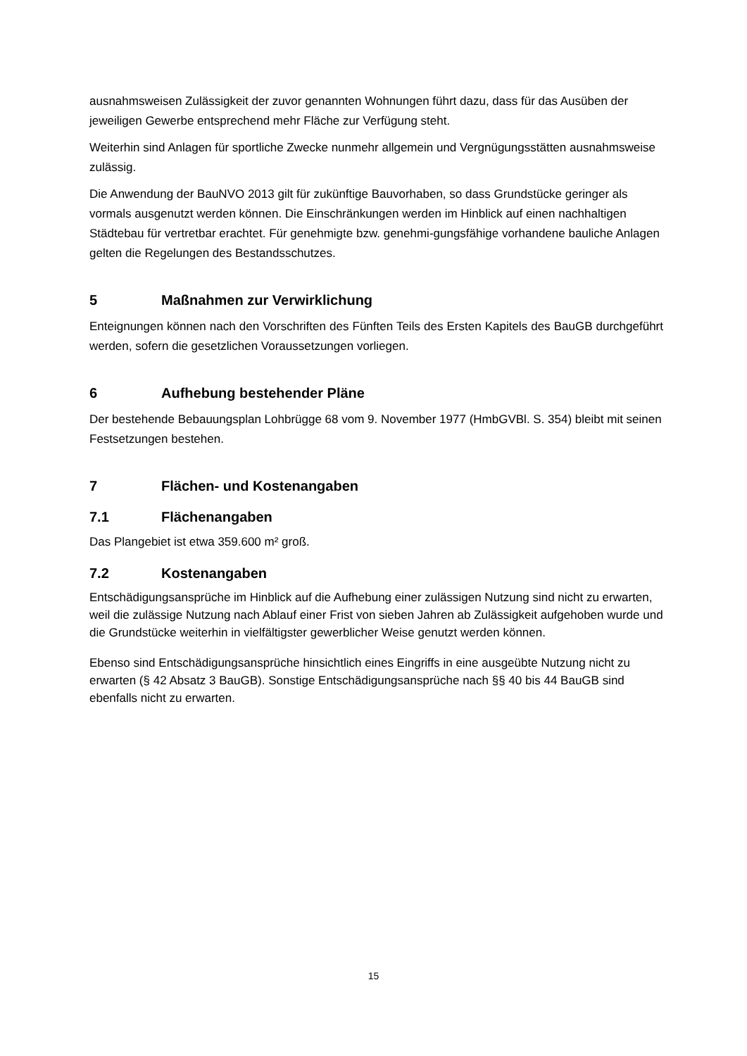ausnahmsweisen Zulässigkeit der zuvor genannten Wohnungen führt dazu, dass für das Ausüben der jeweiligen Gewerbe entsprechend mehr Fläche zur Verfügung steht.
Weiterhin sind Anlagen für sportliche Zwecke nunmehr allgemein und Vergnügungsstätten ausnahmsweise zulässig.
Die Anwendung der BauNVO 2013 gilt für zukünftige Bauvorhaben, so dass Grundstücke geringer als vormals ausgenutzt werden können. Die Einschränkungen werden im Hinblick auf einen nachhaltigen Städtebau für vertretbar erachtet. Für genehmigte bzw. genehmi-gungsfähige vorhandene bauliche Anlagen gelten die Regelungen des Bestandsschutzes.
5 Maßnahmen zur Verwirklichung
Enteignungen können nach den Vorschriften des Fünften Teils des Ersten Kapitels des BauGB durchgeführt werden, sofern die gesetzlichen Voraussetzungen vorliegen.
6 Aufhebung bestehender Pläne
Der bestehende Bebauungsplan Lohbrügge 68 vom 9. November 1977 (HmbGVBl. S. 354) bleibt mit seinen Festsetzungen bestehen.
7 Flächen- und Kostenangaben
7.1 Flächenangaben
Das Plangebiet ist etwa 359.600 m² groß.
7.2 Kostenangaben
Entschädigungsansprüche im Hinblick auf die Aufhebung einer zulässigen Nutzung sind nicht zu erwarten, weil die zulässige Nutzung nach Ablauf einer Frist von sieben Jahren ab Zulässigkeit aufgehoben wurde und die Grundstücke weiterhin in vielfältigster gewerblicher Weise genutzt werden können.
Ebenso sind Entschädigungsansprüche hinsichtlich eines Eingriffs in eine ausgeübte Nutzung nicht zu erwarten (§ 42 Absatz 3 BauGB). Sonstige Entschädigungsansprüche nach §§ 40 bis 44 BauGB sind ebenfalls nicht zu erwarten.
15